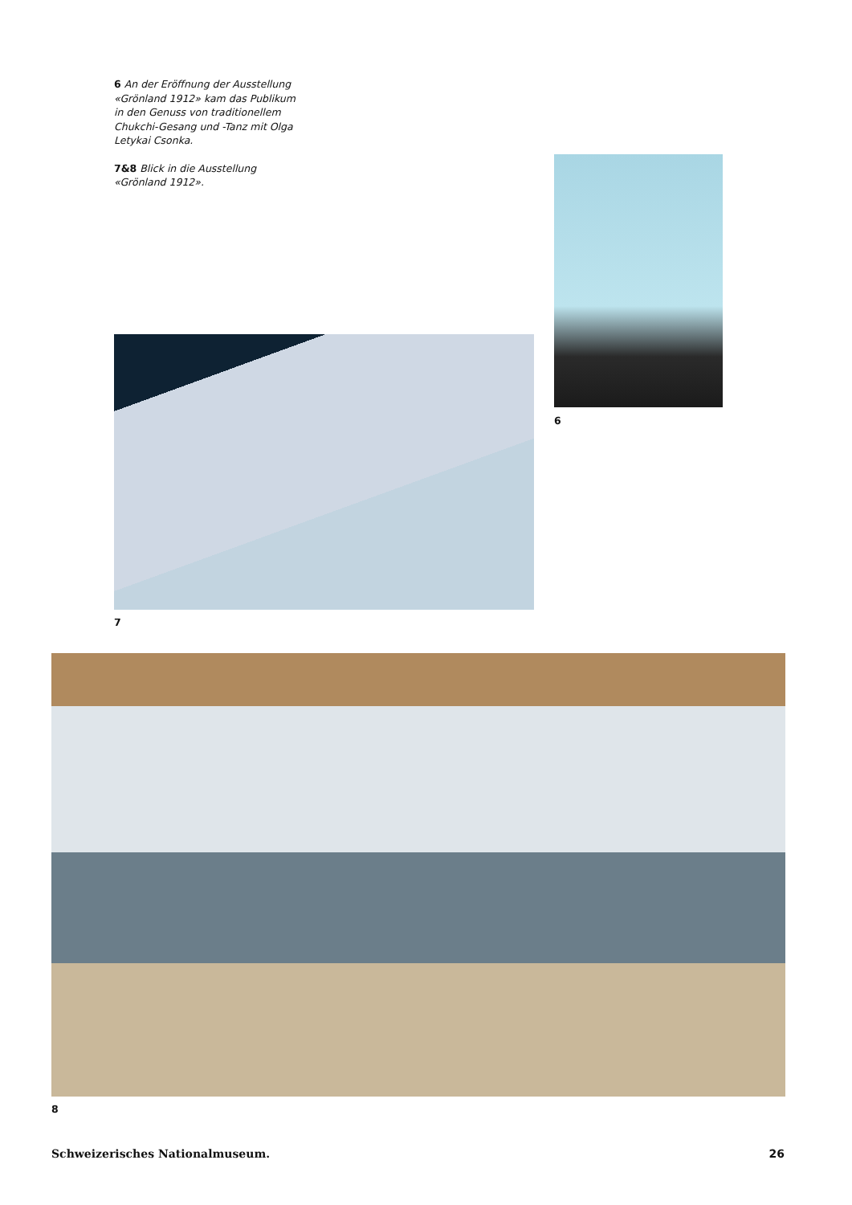6 An der Eröffnung der Ausstellung «Grönland 1912» kam das Publikum in den Genuss von traditionellem Chukchi-Gesang und -Tanz mit Olga Letykai Csonka.
7&8 Blick in die Ausstellung «Grönland 1912».
6
7
8
Schweizerisches Nationalmuseum. 26